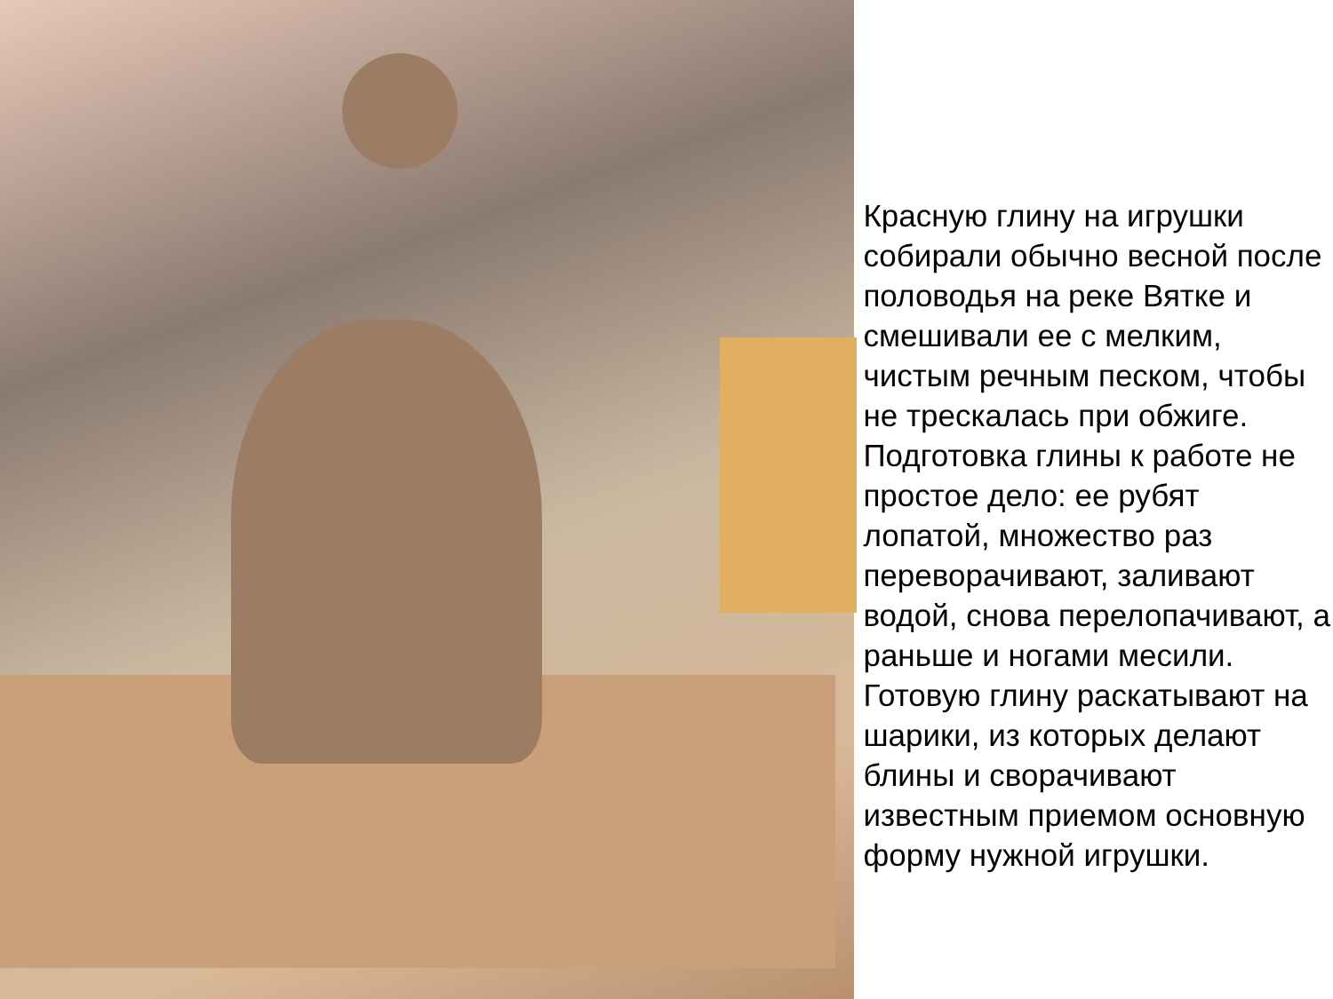Красную глину на игрушки собирали обычно весной после половодья на реке Вятке и смешивали ее с мелким, чистым речным песком, чтобы не трескалась при обжиге. Подготовка глины к работе не простое дело: ее рубят лопатой, множество раз переворачивают, заливают водой, снова перелопачивают, а раньше и ногами месили. Готовую глину раскатывают на шарики, из которых делают блины и сворачивают известным приемом основную форму нужной игрушки.